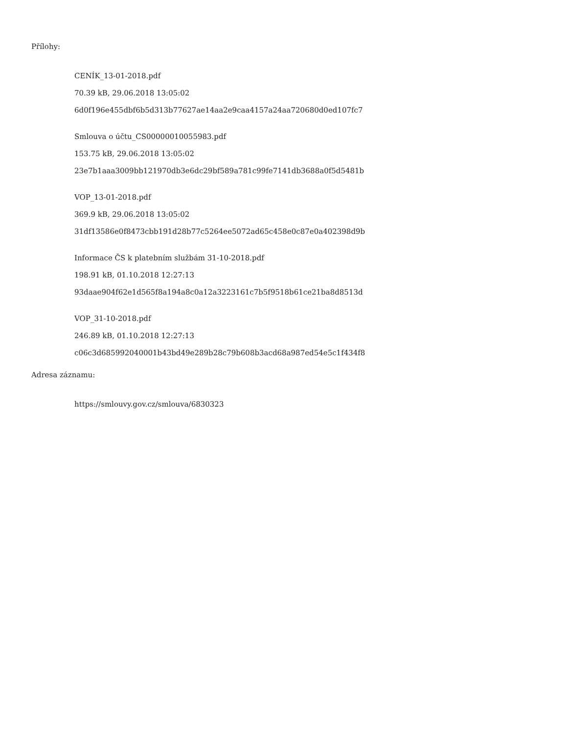Přílohy:
CENÍK_13-01-2018.pdf
70.39 kB, 29.06.2018 13:05:02
6d0f196e455dbf6b5d313b77627ae14aa2e9caa4157a24aa720680d0ed107fc7
Smlouva o účtu_CS00000010055983.pdf
153.75 kB, 29.06.2018 13:05:02
23e7b1aaa3009bb121970db3e6dc29bf589a781c99fe7141db3688a0f5d5481b
VOP_13-01-2018.pdf
369.9 kB, 29.06.2018 13:05:02
31df13586e0f8473cbb191d28b77c5264ee5072ad65c458e0c87e0a402398d9b
Informace ČS k platebním službám 31-10-2018.pdf
198.91 kB, 01.10.2018 12:27:13
93daae904f62e1d565f8a194a8c0a12a3223161c7b5f9518b61ce21ba8d8513d
VOP_31-10-2018.pdf
246.89 kB, 01.10.2018 12:27:13
c06c3d685992040001b43bd49e289b28c79b608b3acd68a987ed54e5c1f434f8
Adresa záznamu:
https://smlouvy.gov.cz/smlouva/6830323